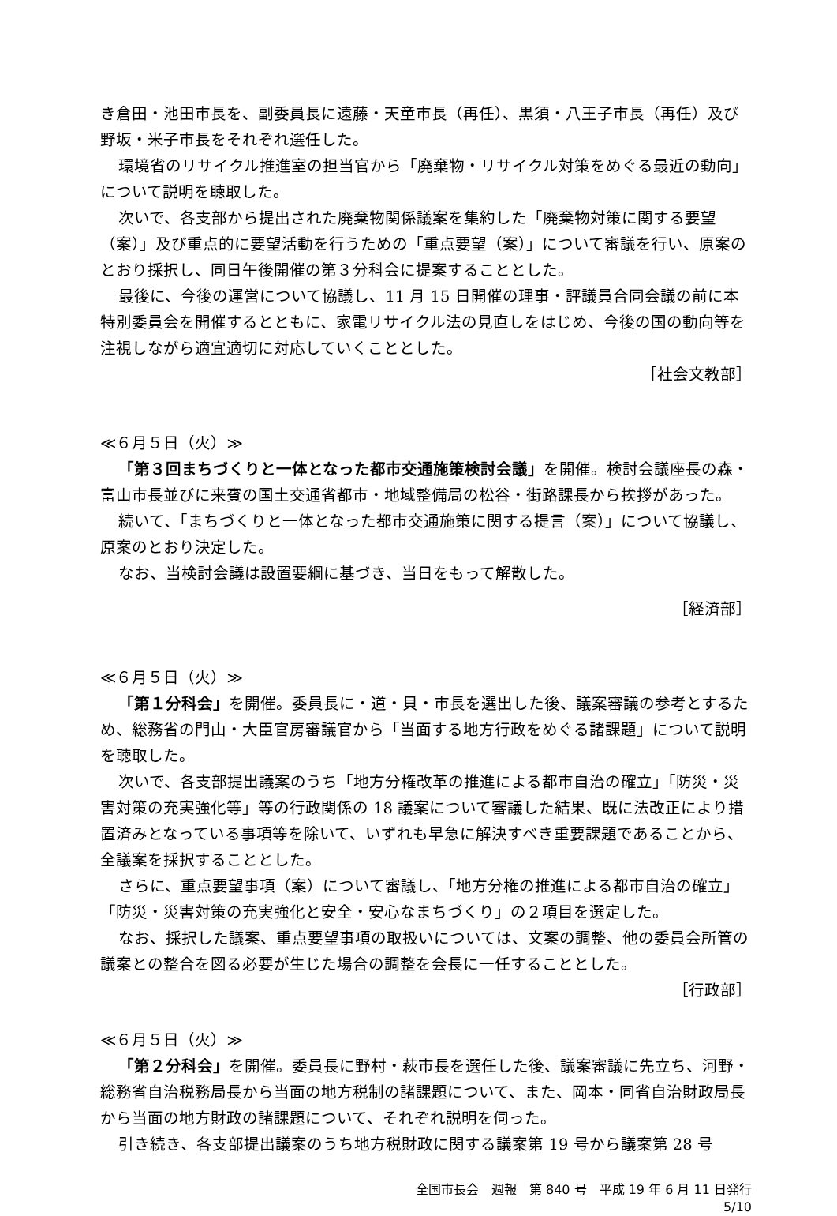き倉田・池田市長を、副委員長に遠藤・天童市長（再任）、黒須・八王子市長（再任）及び野坂・米子市長をそれぞれ選任した。
環境省のリサイクル推進室の担当官から「廃棄物・リサイクル対策をめぐる最近の動向」について説明を聴取した。
次いで、各支部から提出された廃棄物関係議案を集約した「廃棄物対策に関する要望（案）」及び重点的に要望活動を行うための「重点要望（案）」について審議を行い、原案のとおり採択し、同日午後開催の第３分科会に提案することとした。
最後に、今後の運営について協議し、11 月 15 日開催の理事・評議員合同会議の前に本特別委員会を開催するとともに、家電リサイクル法の見直しをはじめ、今後の国の動向等を注視しながら適宜適切に対応していくこととした。
［社会文教部］
≪６月５日（火）≫
「第３回まちづくりと一体となった都市交通施策検討会議」を開催。検討会議座長の森・富山市長並びに来賓の国土交通省都市・地域整備局の松谷・街路課長から挨拶があった。
続いて、「まちづくりと一体となった都市交通施策に関する提言（案）」について協議し、原案のとおり決定した。
なお、当検討会議は設置要綱に基づき、当日をもって解散した。
［経済部］
≪６月５日（火）≫
「第１分科会」を開催。委員長に・道・貝・市長を選出した後、議案審議の参考とするため、総務省の門山・大臣官房審議官から「当面する地方行政をめぐる諸課題」について説明を聴取した。
次いで、各支部提出議案のうち「地方分権改革の推進による都市自治の確立」「防災・災害対策の充実強化等」等の行政関係の 18 議案について審議した結果、既に法改正により措置済みとなっている事項等を除いて、いずれも早急に解決すべき重要課題であることから、全議案を採択することとした。
さらに、重点要望事項（案）について審議し、「地方分権の推進による都市自治の確立」「防災・災害対策の充実強化と安全・安心なまちづくり」の２項目を選定した。
なお、採択した議案、重点要望事項の取扱いについては、文案の調整、他の委員会所管の議案との整合を図る必要が生じた場合の調整を会長に一任することとした。
［行政部］
≪６月５日（火）≫
「第２分科会」を開催。委員長に野村・萩市長を選任した後、議案審議に先立ち、河野・総務省自治税務局長から当面の地方税制の諸課題について、また、岡本・同省自治財政局長から当面の地方財政の諸課題について、それぞれ説明を伺った。
引き続き、各支部提出議案のうち地方税財政に関する議案第 19 号から議案第 28 号
全国市長会　週報　第 840 号　平成 19 年 6 月 11 日発行
5/10